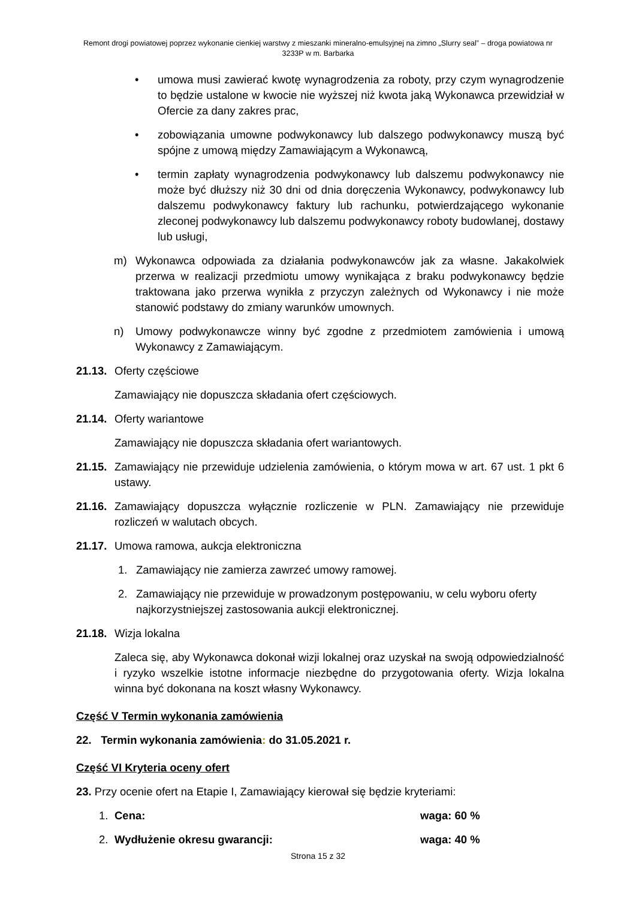Remont drogi powiatowej poprzez wykonanie cienkiej warstwy z mieszanki mineralno-emulsyjnej na zimno „Slurry seal” – droga powiatowa nr 3233P w m. Barbarka
• umowa musi zawierać kwotę wynagrodzenia za roboty, przy czym wynagrodzenie to będzie ustalone w kwocie nie wyższej niż kwota jaką Wykonawca przewidział w Ofercie za dany zakres prac,
• zobowiązania umowne podwykonawcy lub dalszego podwykonawcy muszą być spójne z umową między Zamawiającym a Wykonawcą,
• termin zapłaty wynagrodzenia podwykonawcy lub dalszemu podwykonawcy nie może być dłuższy niż 30 dni od dnia doręczenia Wykonawcy, podwykonawcy lub dalszemu podwykonawcy faktury lub rachunku, potwierdzającego wykonanie zleconej podwykonawcy lub dalszemu podwykonawcy roboty budowlanej, dostawy lub usługi,
m) Wykonawca odpowiada za działania podwykonawców jak za własne. Jakakolwiek przerwa w realizacji przedmiotu umowy wynikająca z braku podwykonawcy będzie traktowana jako przerwa wynikła z przyczyn zależnych od Wykonawcy i nie może stanowić podstawy do zmiany warunków umownych.
n) Umowy podwykonawcze winny być zgodne z przedmiotem zamówienia i umową Wykonawcy z Zamawiającym.
21.13. Oferty częściowe
Zamawiający nie dopuszcza składania ofert częściowych.
21.14. Oferty wariantowe
Zamawiający nie dopuszcza składania ofert wariantowych.
21.15. Zamawiający nie przewiduje udzielenia zamówienia, o którym mowa w art. 67 ust. 1 pkt 6 ustawy.
21.16. Zamawiający dopuszcza wyłącznie rozliczenie w PLN. Zamawiający nie przewiduje rozliczeń w walutach obcych.
21.17. Umowa ramowa, aukcja elektroniczna
1. Zamawiający nie zamierza zawrzeć umowy ramowej.
2. Zamawiający nie przewiduje w prowadzonym postępowaniu, w celu wyboru oferty najkorzystniejszej zastosowania aukcji elektronicznej.
21.18. Wizja lokalna
Zaleca się, aby Wykonawca dokonał wizji lokalnej oraz uzyskał na swoją odpowiedzialność i ryzyko wszelkie istotne informacje niezbędne do przygotowania oferty. Wizja lokalna winna być dokonana na koszt własny Wykonawcy.
Część V Termin wykonania zamówienia
22. Termin wykonania zamówienia: do 31.05.2021 r.
Część VI Kryteria oceny ofert
23. Przy ocenie ofert na Etapie I, Zamawiający kierował się będzie kryteriami:
1. Cena: waga: 60 %
2. Wydłużenie okresu gwarancji: waga: 40 %
Strona 15 z 32